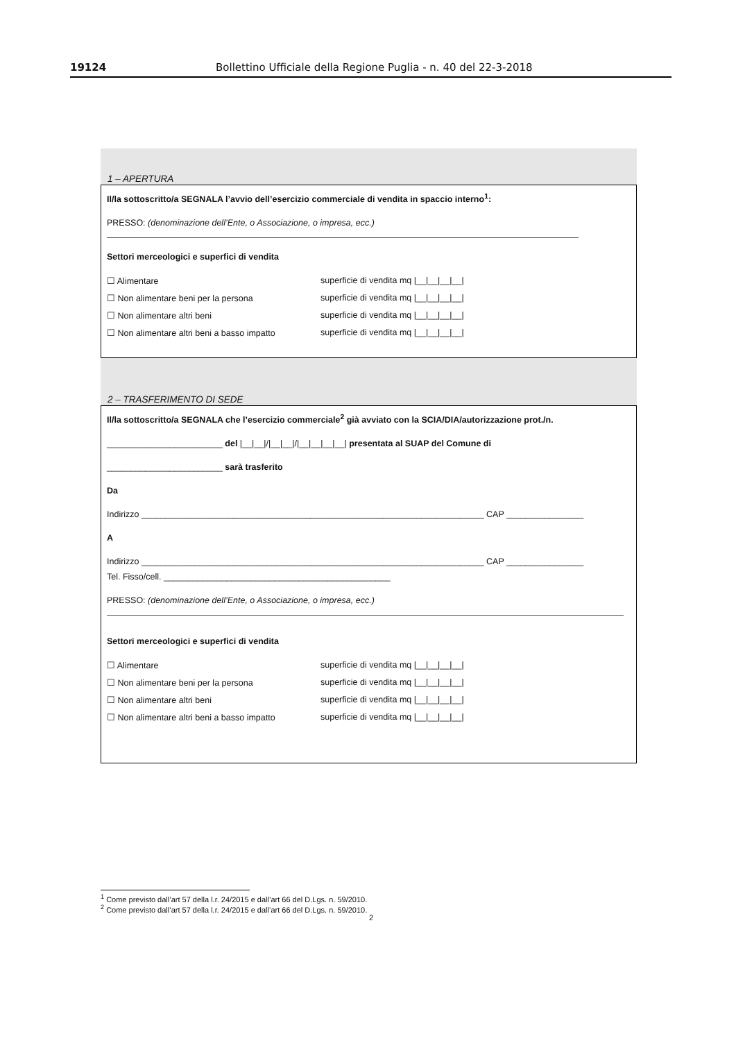19124 Bollettino Ufficiale della Regione Puglia - n. 40 del 22-3-2018
1 – APERTURA
Il/la sottoscritto/a SEGNALA l’avvio dell’esercizio commerciale di vendita in spaccio interno<sup>1</sup>:
PRESSO: (denominazione dell’Ente, o Associazione, o impresa, ecc.)
Settori merceologici e superfici di vendita
☐ Alimentare superficie di vendita mq |__|__|__|__|
☐ Non alimentare beni per la persona superficie di vendita mq |__|__|__|__|
☐ Non alimentare altri beni superficie di vendita mq |__|__|__|__|
☐ Non alimentare altri beni a basso impatto superficie di vendita mq |__|__|__|__|
2 – TRASFERIMENTO DI SEDE
Il/la sottoscritto/a SEGNALA che l’esercizio commerciale<sup>2</sup> già avviato con la SCIA/DIA/autorizzazione prot./n.
________________________ del |__|__|/|__|__|/|__|__|__|__| presentata al SUAP del Comune di
________________________ sarà trasferito
Da
Indirizzo _______________________________________________________________________ CAP ________________
A
Indirizzo _______________________________________________________________________ CAP ________________
Tel. Fisso/cell. _______________________________________________
PRESSO: (denominazione dell’Ente, o Associazione, o impresa, ecc.)
Settori merceologici e superfici di vendita
☐ Alimentare superficie di vendita mq |__|__|__|__|
☐ Non alimentare beni per la persona superficie di vendita mq |__|__|__|__|
☐ Non alimentare altri beni superficie di vendita mq |__|__|__|__|
☐ Non alimentare altri beni a basso impatto superficie di vendita mq |__|__|__|__|
<sup>1</sup> Come previsto dall’art 57 della l.r. 24/2015 e dall’art 66 del D.Lgs. n. 59/2010.
<sup>2</sup> Come previsto dall’art 57 della l.r. 24/2015 e dall’art 66 del D.Lgs. n. 59/2010.
2